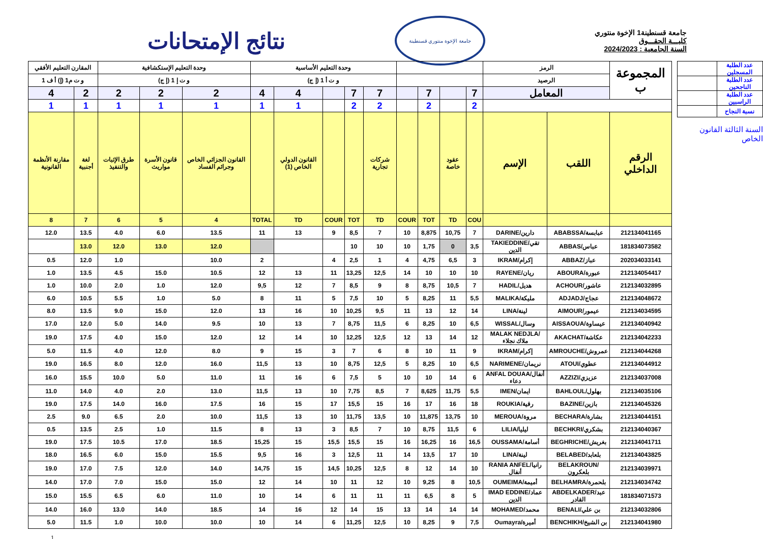نتائج الإمتحانات
جامعة الإخوة منتوري قسنطينة
جامعة قسنطينة1 الإخوة منتوري
كليـــة الحقـــوق
السنة الجامعية : 2024/2023
| المقارن التعليم الأفقي | | وحدة التعليم الإستكشافية | | | وحدة التعليم الأساسية | | | | | | | | | الرمز | | المجموعة ب |
| و ت م1 (إ) أ ف 1 | | و ت إ 1 (إ ج) | | | و ت أ 1 (إ ج) | | | | | | | | | الرصيد | | |
| 4 | 2 | 2 | 2 | 2 | 4 | 4 | | 7 | 7 | | 7 | | 7 | المعامل | | |
| 1 | 1 | 1 | 1 | 1 | 1 | 1 | | 2 | 2 | | 2 | | 2 | | | |
| مقارنة الأنظمة القانونية | لغة أجنبية | طرق الإثبات والتنفيذ | قانون الأسرة مواريث | القانون الجزائي الخاص وجرائم الفساد | | القانون الدولي الخاص (1) | | | شركات تجارية | | | عقود خاصة | | الإسم | اللقب | الرقم الداخلي |
| 8 | 7 | 6 | 5 | 4 | TOTAL | TD | COUR | TOT | TD | COUR | TOT | TD | COU | | | |
| 12.0 | 13.5 | 4.0 | 6.0 | 13.5 | 11 | 13 | 9 | 8,5 | 7 | 10 | 8,875 | 10,75 | 7 | DARINE/دارين | ABABSSA/عبابسة | 212134041165 |
| | 13.0 | 12.0 | 13.0 | 12.0 | | | | 10 | 10 | 10 | 1,75 | 0 | 3,5 | TAKIEDDINE/تقي الدين | ABBAS/عباس | 181834073582 |
| 0.5 | 12.0 | 1.0 | | 10.0 | 2 | | 4 | 2,5 | 1 | 4 | 4,75 | 6,5 | 3 | IKRAM/إكرام | ABBAZ/عباز | 202034033141 |
| 1.0 | 13.5 | 4.5 | 15.0 | 10.5 | 12 | 13 | 11 | 13,25 | 12,5 | 14 | 10 | 10 | 10 | RAYENE/ريان | ABOURA/عبورة | 212134054417 |
| 1.0 | 10.0 | 2.0 | 1.0 | 12.0 | 9,5 | 12 | 7 | 8,5 | 9 | 8 | 8,75 | 10,5 | 7 | HADIL/هديل | ACHOUR/عاشور | 212134032895 |
| 6.0 | 10.5 | 5.5 | 1.0 | 5.0 | 8 | 11 | 5 | 7,5 | 10 | 5 | 8,25 | 11 | 5,5 | MALIKA/مليكة | ADJADJ/عجاج | 212134048672 |
| 8.0 | 13.5 | 9.0 | 15.0 | 12.0 | 13 | 16 | 10 | 10,25 | 9,5 | 11 | 13 | 12 | 14 | LINA/لينة | AIMOUR/عيمور | 212134034595 |
| 17.0 | 12.0 | 5.0 | 14.0 | 9.5 | 10 | 13 | 7 | 8,75 | 11,5 | 6 | 8,25 | 10 | 6,5 | WISSAL/وسال | AISSAOUA/عيساوة | 212134040942 |
| 19.0 | 17.5 | 4.0 | 15.0 | 12.0 | 12 | 14 | 10 | 12,25 | 12,5 | 12 | 13 | 14 | 12 | MALAK NEDJLA/ملاك نجلاء | AKACHAT/عكاشة | 212134042233 |
| 5.0 | 11.5 | 4.0 | 12.0 | 8.0 | 9 | 15 | 3 | 7 | 6 | 8 | 10 | 11 | 9 | IKRAM/إكرام | AMROUCHE/عمروش | 212134044268 |
| 19.0 | 16.5 | 8.0 | 12.0 | 16.0 | 11,5 | 13 | 10 | 8,75 | 12,5 | 5 | 8,25 | 10 | 6,5 | NARIMENE/نريمان | ATOUI/عطوي | 212134044912 |
| 16.0 | 15.5 | 10.0 | 5.0 | 11.0 | 11 | 16 | 6 | 7,5 | 5 | 10 | 10 | 14 | 6 | ANFAL DOUAA/أنفال دعاء | AZZIZI/عزيزي | 212134037008 |
| 11.0 | 14.0 | 4.0 | 2.0 | 13.0 | 11,5 | 13 | 10 | 7,75 | 8,5 | 7 | 8,625 | 11,75 | 5,5 | IMEN/ايمان | BAHLOUL/بهلول | 212134035106 |
| 19.0 | 17.5 | 14.0 | 16.0 | 17.5 | 16 | 15 | 17 | 15,5 | 15 | 16 | 17 | 16 | 18 | ROUKIA/رقية | BAZINE/بازين | 212134045326 |
| 2.5 | 9.0 | 6.5 | 2.0 | 10.0 | 11,5 | 13 | 10 | 11,75 | 13,5 | 10 | 11,875 | 13,75 | 10 | MEROUA/مروة | BECHARA/بشارة | 212134044151 |
| 0.5 | 13.5 | 2.5 | 1.0 | 11.5 | 8 | 13 | 3 | 8,5 | 7 | 10 | 8,75 | 11,5 | 6 | LILIA/ليليا | BECHKRI/بشكري | 212134040367 |
| 19.0 | 17.5 | 10.5 | 17.0 | 18.5 | 15,25 | 15 | 15,5 | 15,5 | 15 | 16 | 16,25 | 16 | 16,5 | OUSSAMA/أسامة | BEGHRICHE/بغريش | 212134041711 |
| 18.0 | 16.5 | 6.0 | 15.0 | 15.5 | 9,5 | 16 | 3 | 12,5 | 11 | 14 | 13,5 | 17 | 10 | LINA/لينة | BELABED/بلعابد | 212134043825 |
| 19.0 | 17.0 | 7.5 | 12.0 | 14.0 | 14,75 | 15 | 14,5 | 10,25 | 12,5 | 8 | 12 | 14 | 10 | RANIA ANFEL/رانيا أنفال | BELAKROUN/بلعكرون | 212134039971 |
| 14.0 | 17.0 | 7.0 | 15.0 | 15.0 | 12 | 14 | 10 | 11 | 12 | 10 | 9,25 | 8 | 10,5 | OUMEIMA/أميمة | BELHAMRA/بلحمرة | 212134034742 |
| 15.0 | 15.5 | 6.5 | 6.0 | 11.0 | 10 | 14 | 6 | 11 | 11 | 11 | 6,5 | 8 | 5 | IMAD EDDINE/عماد الدين | ABDELKADER/عبد القادر | 181834071573 |
| 14.0 | 16.0 | 13.0 | 14.0 | 18.5 | 14 | 16 | 12 | 14 | 15 | 13 | 14 | 14 | 14 | MOHAMED/محمد | BENALI/بن علي | 212134032806 |
| 5.0 | 11.5 | 1.0 | 10.0 | 10.0 | 10 | 14 | 6 | 11,25 | 12,5 | 10 | 8,25 | 9 | 7,5 | Oumayra/أميرة | BENCHIKH/بن الشيخ | 212134041980 |
| عدد الطلبة المسجلين | |
| عدد الطلبة الناجحين | |
| عدد الطلبة الراسبين | |
| نسبة النجاح | |
السنة الثالثة القانون الخاص
1